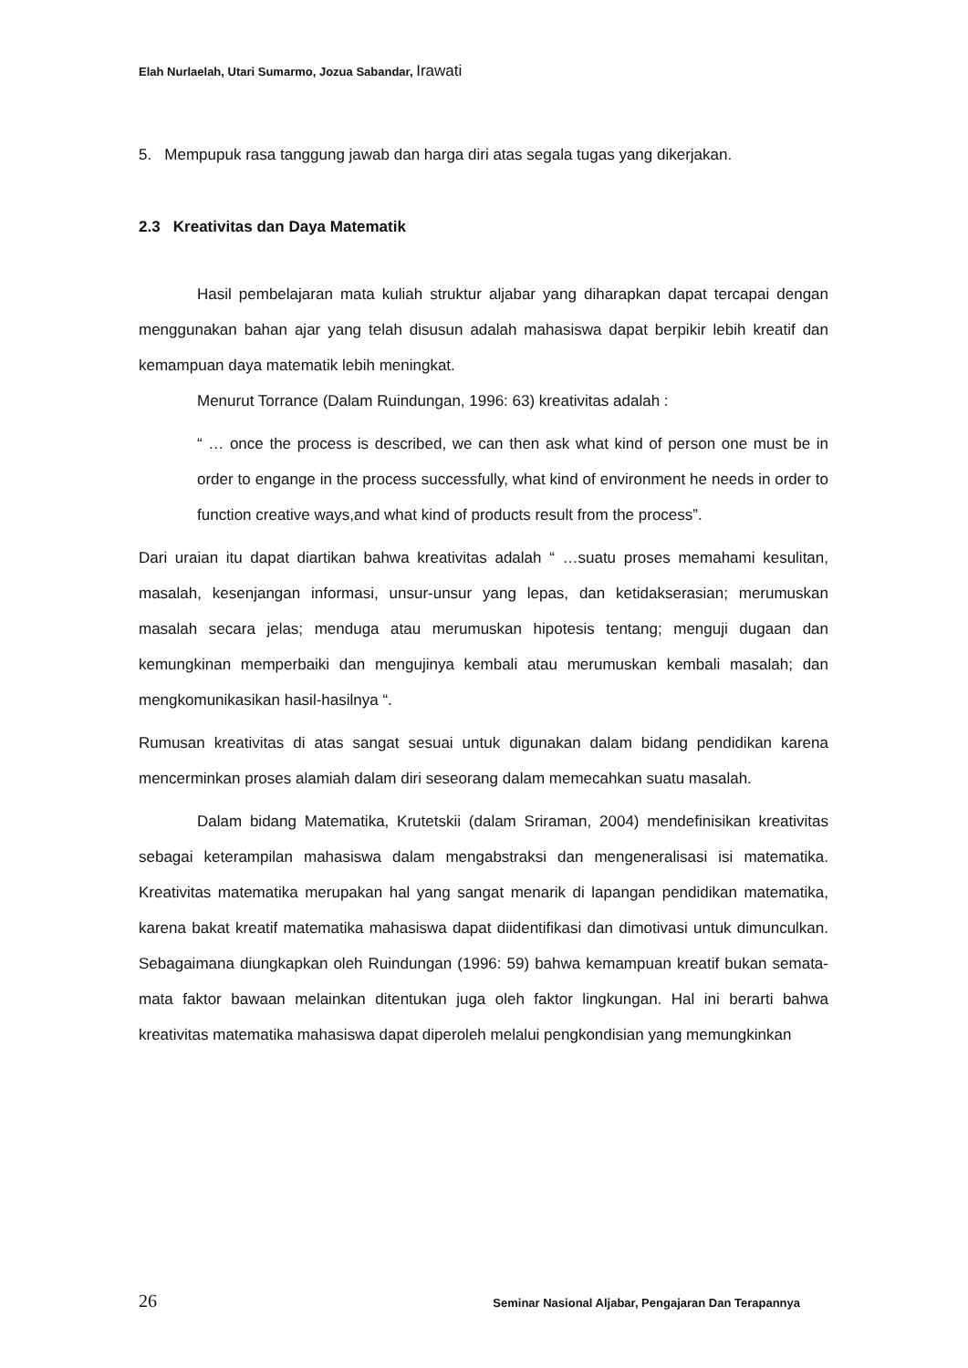Elah Nurlaelah, Utari Sumarmo, Jozua Sabandar, Irawati
5. Mempupuk rasa tanggung jawab dan harga diri atas segala tugas yang dikerjakan.
2.3 Kreativitas dan Daya Matematik
Hasil pembelajaran mata kuliah struktur aljabar yang diharapkan dapat tercapai dengan menggunakan bahan ajar yang telah disusun adalah mahasiswa dapat berpikir lebih kreatif dan kemampuan daya matematik lebih meningkat.
Menurut Torrance (Dalam Ruindungan, 1996: 63) kreativitas adalah :
“ … once the process is described, we can then ask what kind of person one must be in order to engange in the process successfully, what kind of environment he needs in order to function creative ways,and what kind of products result from the process”.
Dari uraian itu dapat diartikan bahwa kreativitas adalah “ …suatu proses memahami kesulitan, masalah, kesenjangan informasi, unsur-unsur yang lepas, dan ketidakserasian; merumuskan masalah secara jelas; menduga atau merumuskan hipotesis tentang; menguji dugaan dan kemungkinan memperbaiki dan mengujinya kembali atau merumuskan kembali masalah; dan mengkomunikasikan hasil-hasilnya “.
Rumusan kreativitas di atas sangat sesuai untuk digunakan dalam bidang pendidikan karena mencerminkan proses alamiah dalam diri seseorang dalam memecahkan suatu masalah.
Dalam bidang Matematika, Krutetskii (dalam Sriraman, 2004) mendefinisikan kreativitas sebagai keterampilan mahasiswa dalam mengabstraksi dan mengeneralisasi isi matematika. Kreativitas matematika merupakan hal yang sangat menarik di lapangan pendidikan matematika, karena bakat kreatif matematika mahasiswa dapat diidentifikasi dan dimotivasi untuk dimunculkan. Sebagaimana diungkapkan oleh Ruindungan (1996: 59) bahwa kemampuan kreatif bukan semata-mata faktor bawaan melainkan ditentukan juga oleh faktor lingkungan. Hal ini berarti bahwa kreativitas matematika mahasiswa dapat diperoleh melalui pengkondisian yang memungkinkan
26 Seminar Nasional Aljabar, Pengajaran Dan Terapannya